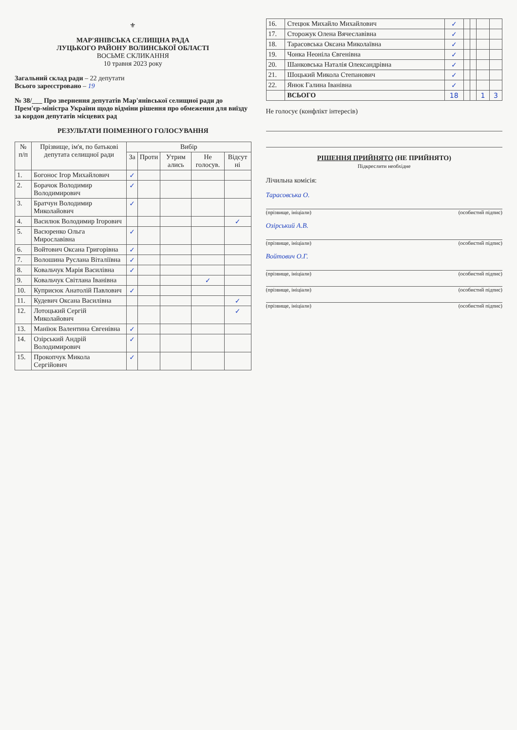⚜
МАР'ЯНІВСЬКА СЕЛИЩНА РАДА
ЛУЦЬКОГО РАЙОНУ ВОЛИНСЬКОЇ ОБЛАСТІ
ВОСЬМЕ СКЛИКАННЯ
10 травня 2023 року
Загальний склад ради – 22 депутати
Всього зареєстровано – 19
№ 38/___ Про звернення депутатів Мар'янівської селищної ради до Прем'єр-міністра України щодо відміни рішення про обмеження для виїзду за кордон депутатів місцевих рад
РЕЗУЛЬТАТИ ПОІМЕННОГО ГОЛОСУВАННЯ
| № п/п | Прізвище, ім'я, по батькові депутата селищної ради | Вибір | | | | |
| --- | --- | --- | --- | --- | --- | --- |
| | | За | Проти | Утрим ались | Не голосув. | Відсут ні |
| 1. | Богонос Ігор Михайлович | ✓ | | | | |
| 2. | Борачок Володимир Володимирович | ✓ | | | | |
| 3. | Братчун Володимир Миколайович | ✓ | | | | |
| 4. | Василюк Володимир Ігорович | | | | | ✓ |
| 5. | Васюренко Ольга Мирославівна | ✓ | | | | |
| 6. | Войтович Оксана Григорівна | ✓ | | | | |
| 7. | Волошина Руслана Віталіївна | ✓ | | | | |
| 8. | Ковальчук Марія Василівна | ✓ | | | | |
| 9. | Ковальчук Світлана Іванівна | | | | ✓ | |
| 10. | Куприсюк Анатолій Павлович | ✓ | | | | |
| 11. | Кудевич Оксана Василівна | | | | | ✓ |
| 12. | Лотоцький Сергій Миколайович | | | | | ✓ |
| 13. | Манїюк Валентина Євгенівна | ✓ | | | | |
| 14. | Озірський Андрій Володимирович | ✓ | | | | |
| 15. | Прокопчук Микола Сергійович | ✓ | | | | |
| 16. | Стецюк Михайло Михайлович | ✓ | | | | |
| 17. | Сторожук Олена Вячеславівна | ✓ | | | | |
| 18. | Тарасовська Оксана Миколаївна | ✓ | | | | |
| 19. | Чонка Неоніла Євгенівна | ✓ | | | | |
| 20. | Шанковська Наталія Олександрівна | ✓ | | | | |
| 21. | Шоцький Микола Степанович | ✓ | | | | |
| 22. | Янюк Галина Іванівна | ✓ | | | | |
| | ВСЬОГО | 18 | | | 1 | 3 |
Не голосує (конфлікт інтересів)
РІШЕННЯ ПРИЙНЯТО (НЕ ПРИЙНЯТО)
Підкреслити необхідне
Лічильна комісія:
Тарасовська О.
(прізвище, ініціали) (особистий підпис)
Озірський А.В.
(прізвище, ініціали) (особистий підпис)
Войтович О.Г.
(прізвище, ініціали) (особистий підпис)
(прізвище, ініціали) (особистий підпис)
(прізвище, ініціали) (особистий підпис)